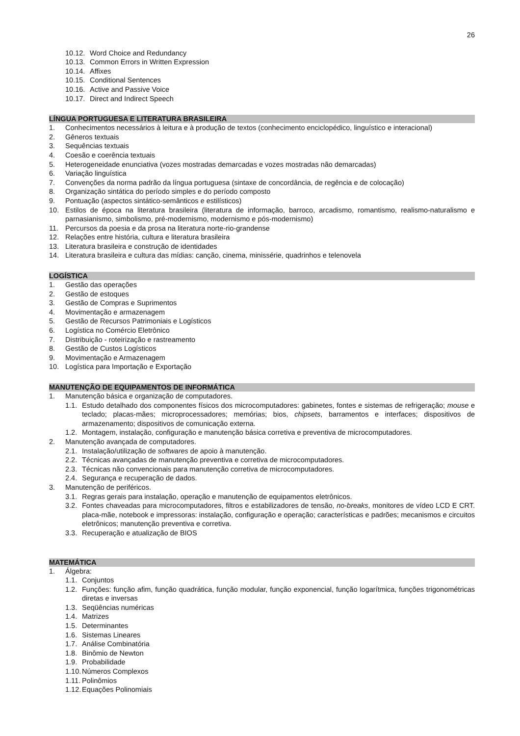26
10.12. Word Choice and Redundancy
10.13. Common Errors in Written Expression
10.14. Affixes
10.15. Conditional Sentences
10.16. Active and Passive Voice
10.17. Direct and Indirect Speech
LÍNGUA PORTUGUESA E LITERATURA BRASILEIRA
1. Conhecimentos necessários à leitura e à produção de textos (conhecimento enciclopédico, linguístico e interacional)
2. Gêneros textuais
3. Sequências textuais
4. Coesão e coerência textuais
5. Heterogeneidade enunciativa (vozes mostradas demarcadas e vozes mostradas não demarcadas)
6. Variação linguística
7. Convenções da norma padrão da língua portuguesa (sintaxe de concordância, de regência e de colocação)
8. Organização sintática do período simples e do período composto
9. Pontuação (aspectos sintático-semânticos e estilísticos)
10. Estilos de época na literatura brasileira (literatura de informação, barroco, arcadismo, romantismo, realismo-naturalismo e parnasianismo, simbolismo, pré-modernismo, modernismo e pós-modernismo)
11. Percursos da poesia e da prosa na literatura norte-rio-grandense
12. Relações entre história, cultura e literatura brasileira
13. Literatura brasileira e construção de identidades
14. Literatura brasileira e cultura das mídias: canção, cinema, minissérie, quadrinhos e telenovela
LOGÍSTICA
1. Gestão das operações
2. Gestão de estoques
3. Gestão de Compras e Suprimentos
4. Movimentação e armazenagem
5. Gestão de Recursos Patrimoniais e Logísticos
6. Logística no Comércio Eletrônico
7. Distribuição - roteirização e rastreamento
8. Gestão de Custos Logísticos
9. Movimentação e Armazenagem
10. Logística para Importação e Exportação
MANUTENÇÃO DE EQUIPAMENTOS DE INFORMÁTICA
1. Manutenção básica e organização de computadores.
1.1. Estudo detalhado dos componentes físicos dos microcomputadores: gabinetes, fontes e sistemas de refrigeração; mouse e teclado; placas-mães; microprocessadores; memórias; bios, chipsets, barramentos e interfaces; dispositivos de armazenamento; dispositivos de comunicação externa.
1.2. Montagem, instalação, configuração e manutenção básica corretiva e preventiva de microcomputadores.
2. Manutenção avançada de computadores.
2.1. Instalação/utilização de softwares de apoio à manutenção.
2.2. Técnicas avançadas de manutenção preventiva e corretiva de microcomputadores.
2.3. Técnicas não convencionais para manutenção corretiva de microcomputadores.
2.4. Segurança e recuperação de dados.
3. Manutenção de periféricos.
3.1. Regras gerais para instalação, operação e manutenção de equipamentos eletrônicos.
3.2. Fontes chaveadas para microcomputadores, filtros e estabilizadores de tensão, no-breaks, monitores de vídeo LCD E CRT. placa-mãe, notebook e impressoras: instalação, configuração e operação; características e padrões; mecanismos e circuitos eletrônicos; manutenção preventiva e corretiva.
3.3. Recuperação e atualização de BIOS
MATEMÁTICA
1. Álgebra:
1.1. Conjuntos
1.2. Funções: função afim, função quadrática, função modular, função exponencial, função logarítmica, funções trigonométricas diretas e inversas
1.3. Seqüências numéricas
1.4. Matrizes
1.5. Determinantes
1.6. Sistemas Lineares
1.7. Análise Combinatória
1.8. Binômio de Newton
1.9. Probabilidade
1.10. Números Complexos
1.11. Polinômios
1.12. Equações Polinomiais